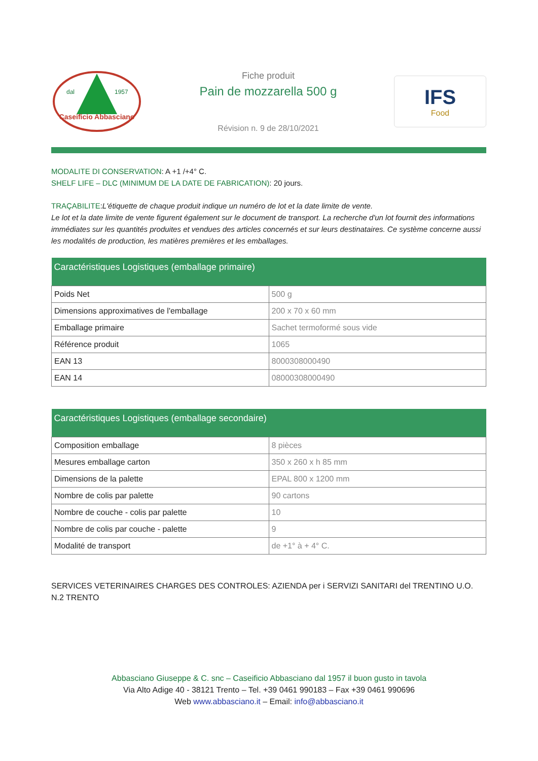dal
1957
Caseificio Abbasciano
Fiche produit
Pain de mozzarella 500 g
Révision n. 9 de 28/10/2021
IFS
Food
MODALITE DI CONSERVATION: A +1 /+4° C.
SHELF LIFE – DLC (MINIMUM DE LA DATE DE FABRICATION): 20 jours.
TRAÇABILITE:L'étiquette de chaque produit indique un numéro de lot et la date limite de vente.
Le lot et la date limite de vente figurent également sur le document de transport. La recherche d'un lot fournit des informations immédiates sur les quantités produites et vendues des articles concernés et sur leurs destinataires. Ce système concerne aussi les modalités de production, les matières premières et les emballages.
| Caractéristiques Logistiques (emballage primaire) | |
| --- | --- |
| Poids Net | 500 g |
| Dimensions approximatives de l'emballage | 200 x 70 x 60 mm |
| Emballage primaire | Sachet termoformé sous vide |
| Référence produit | 1065 |
| EAN 13 | 8000308000490 |
| EAN 14 | 08000308000490 |
| Caractéristiques Logistiques (emballage secondaire) | |
| --- | --- |
| Composition emballage | 8 pièces |
| Mesures emballage carton | 350 x 260 x h 85 mm |
| Dimensions de la palette | EPAL 800 x 1200 mm |
| Nombre de colis par palette | 90 cartons |
| Nombre de couche - colis par palette | 10 |
| Nombre de colis par couche - palette | 9 |
| Modalité de transport | de +1° à + 4° C. |
SERVICES VETERINAIRES CHARGES DES CONTROLES: AZIENDA per i SERVIZI SANITARI del TRENTINO U.O. N.2 TRENTO
Abbasciano Giuseppe & C. snc – Caseificio Abbasciano dal 1957 il buon gusto in tavola
Via Alto Adige 40 - 38121 Trento – Tel. +39 0461 990183 – Fax +39 0461 990696
Web www.abbasciano.it – Email: info@abbasciano.it